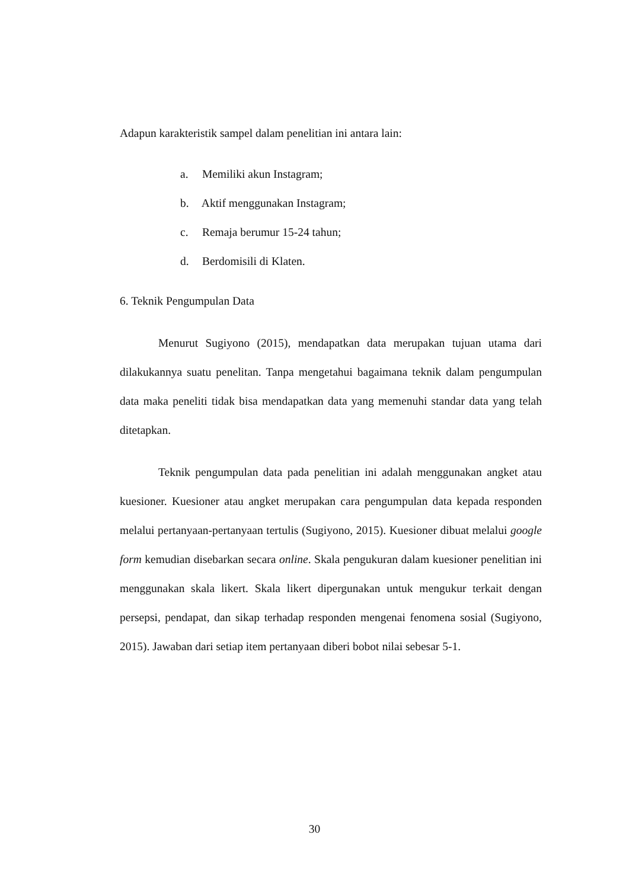Adapun karakteristik sampel dalam penelitian ini antara lain:
a. Memiliki akun Instagram;
b. Aktif menggunakan Instagram;
c. Remaja berumur 15-24 tahun;
d. Berdomisili di Klaten.
6. Teknik Pengumpulan Data
Menurut Sugiyono (2015), mendapatkan data merupakan tujuan utama dari dilakukannya suatu penelitan. Tanpa mengetahui bagaimana teknik dalam pengumpulan data maka peneliti tidak bisa mendapatkan data yang memenuhi standar data yang telah ditetapkan.
Teknik pengumpulan data pada penelitian ini adalah menggunakan angket atau kuesioner. Kuesioner atau angket merupakan cara pengumpulan data kepada responden melalui pertanyaan-pertanyaan tertulis (Sugiyono, 2015). Kuesioner dibuat melalui google form kemudian disebarkan secara online. Skala pengukuran dalam kuesioner penelitian ini menggunakan skala likert. Skala likert dipergunakan untuk mengukur terkait dengan persepsi, pendapat, dan sikap terhadap responden mengenai fenomena sosial (Sugiyono, 2015). Jawaban dari setiap item pertanyaan diberi bobot nilai sebesar 5-1.
30